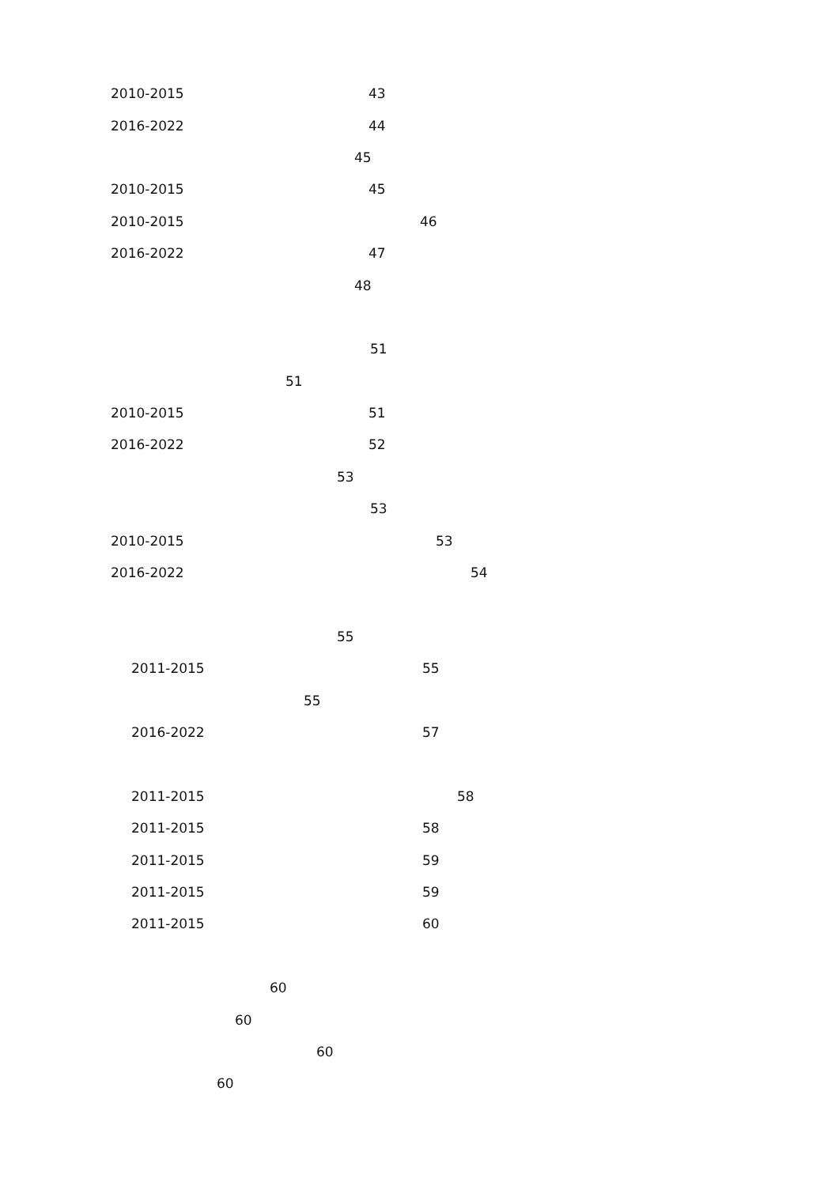2010-2015 43
2016-2022 44
45
2010-2015 45
2010-2015 46
2016-2022 47
48
51
51
2010-2015 51
2016-2022 52
53
53
2010-2015 53
2016-2022 54
55
2011-2015 55
55
2016-2022 57
2011-2015 58
2011-2015 58
2011-2015 59
2011-2015 59
2011-2015 60
60
60
60
60